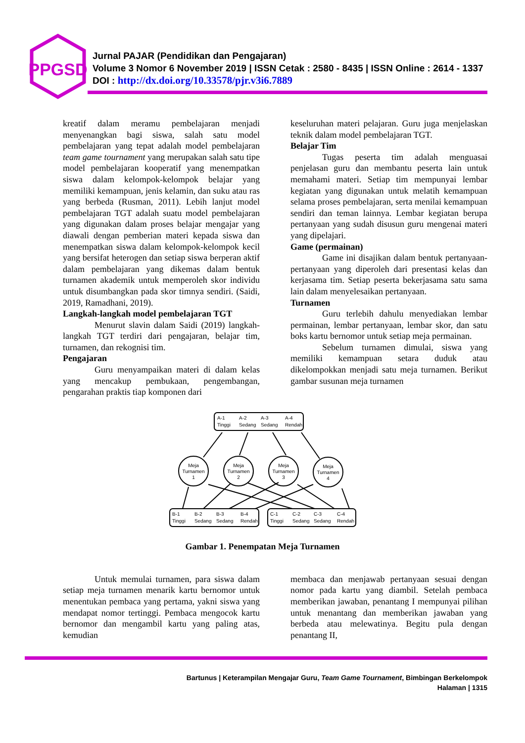PPGSD
Jurnal PAJAR (Pendidikan dan Pengajaran)
Volume 3 Nomor 6 November 2019 | ISSN Cetak : 2580 - 8435 | ISSN Online : 2614 - 1337
DOI : http://dx.doi.org/10.33578/pjr.v3i6.7889
kreatif dalam meramu pembelajaran menjadi menyenangkan bagi siswa, salah satu model pembelajaran yang tepat adalah model pembelajaran team game tournament yang merupakan salah satu tipe model pembelajaran kooperatif yang menempatkan siswa dalam kelompok-kelompok belajar yang memiliki kemampuan, jenis kelamin, dan suku atau ras yang berbeda (Rusman, 2011). Lebih lanjut model pembelajaran TGT adalah suatu model pembelajaran yang digunakan dalam proses belajar mengajar yang diawali dengan pemberian materi kepada siswa dan menempatkan siswa dalam kelompok-kelompok kecil yang bersifat heterogen dan setiap siswa berperan aktif dalam pembelajaran yang dikemas dalam bentuk turnamen akademik untuk memperoleh skor individu untuk disumbangkan pada skor timnya sendiri. (Saidi, 2019, Ramadhani, 2019).
Langkah-langkah model pembelajaran TGT
Menurut slavin dalam Saidi (2019) langkah-langkah TGT terdiri dari pengajaran, belajar tim, turnamen, dan rekognisi tim.
Pengajaran
Guru menyampaikan materi di dalam kelas yang mencakup pembukaan, pengembangan, pengarahan praktis tiap komponen dari
keseluruhan materi pelajaran. Guru juga menjelaskan teknik dalam model pembelajaran TGT.
Belajar Tim
Tugas peserta tim adalah menguasai penjelasan guru dan membantu peserta lain untuk memahami materi. Setiap tim mempunyai lembar kegiatan yang digunakan untuk melatih kemampuan selama proses pembelajaran, serta menilai kemampuan sendiri dan teman lainnya. Lembar kegiatan berupa pertanyaan yang sudah disusun guru mengenai materi yang dipelajari.
Game (permainan)
Game ini disajikan dalam bentuk pertanyaan-pertanyaan yang diperoleh dari presentasi kelas dan kerjasama tim. Setiap peserta bekerjasama satu sama lain dalam menyelesaikan pertanyaan.
Turnamen
Guru terlebih dahulu menyediakan lembar permainan, lembar pertanyaan, lembar skor, dan satu boks kartu bernomor untuk setiap meja permainan.
Sebelum turnamen dimulai, siswa yang memiliki kemampuan setara duduk atau dikelompokkan menjadi satu meja turnamen. Berikut gambar susunan meja turnamen
A-1
Tinggi
A-2
Sedang
A-3
Sedang
A-4
Rendah
Meja
Turnamen
1
Meja
Turnamen
2
Meja
Turnamen
3
Meja
Turnamen
4
B-1
Tinggi
B-2
Sedang
B-3
Sedang
B-4
Rendah
C-1
Tinggi
C-2
Sedang
C-3
Sedang
C-4
Rendah
Gambar 1. Penempatan Meja Turnamen
Untuk memulai turnamen, para siswa dalam setiap meja turnamen menarik kartu bernomor untuk menentukan pembaca yang pertama, yakni siswa yang mendapat nomor tertinggi. Pembaca mengocok kartu bernomor dan mengambil kartu yang paling atas, kemudian
membaca dan menjawab pertanyaan sesuai dengan nomor pada kartu yang diambil. Setelah pembaca memberikan jawaban, penantang I mempunyai pilihan untuk menantang dan memberikan jawaban yang berbeda atau melewatinya. Begitu pula dengan penantang II,
Bartunus | Keterampilan Mengajar Guru, Team Game Tournament, Bimbingan Berkelompok
Halaman | 1315